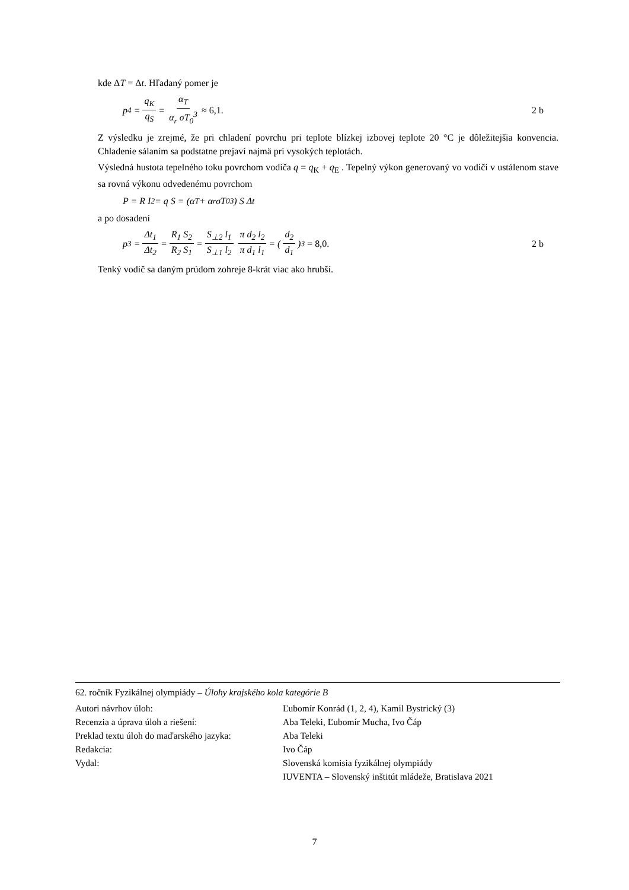kde ΔT = Δt. Hľadaný pomer je
p<sub>4</sub> = q<sub>K</sub> q<sub>S</sub> = α<sub>T</sub> α<sub>r</sub> σT<sub>0</sub><sup>3</sup> ≈ 6,1. 2 b
Z výsledku je zrejmé, že pri chladení povrchu pri teplote blízkej izbovej teplote 20 °C je dôležitejšia konvencia. Chladenie sálaním sa podstatne prejaví najmä pri vysokých teplotách.
Výsledná hustota tepelného toku povrchom vodiča q = q<sub>K</sub> + q<sub>E</sub> . Tepelný výkon generovaný vo vodiči v ustálenom stave sa rovná výkonu odvedenému povrchom
P = R I<sup>2</sup> = q S = (α<sub>T</sub> + α<sub>r</sub> σT<sub>0</sub><sup>3</sup>) S Δt
a po dosadení
p<sub>3</sub> = Δt<sub>1</sub> Δt<sub>2</sub> = R<sub>1</sub> S<sub>2</sub> R<sub>2</sub> S<sub>1</sub> = S<sub>⊥2</sub> l<sub>1</sub> S<sub>⊥1</sub> l<sub>2</sub> π d<sub>2</sub> l<sub>2</sub> π d<sub>1</sub> l<sub>1</sub> = (d<sub>2</sub> d<sub>1</sub>)<sup>3</sup> = 8,0. 2 b
Tenký vodič sa daným prúdom zohreje 8-krát viac ako hrubší.
62. ročník Fyzikálnej olympiády – Úlohy krajského kola kategórie B
| Autori návrhov úloh: | Ľubomír Konrád (1, 2, 4), Kamil Bystrický (3) |
| Recenzia a úprava úloh a riešení: | Aba Teleki, Ľubomír Mucha, Ivo Čáp |
| Preklad textu úloh do maďarského jazyka: | Aba Teleki |
| Redakcia: | Ivo Čáp |
| Vydal: | Slovenská komisia fyzikálnej olympiády |
| | IUVENTA – Slovenský inštitút mládeže, Bratislava 2021 |
7